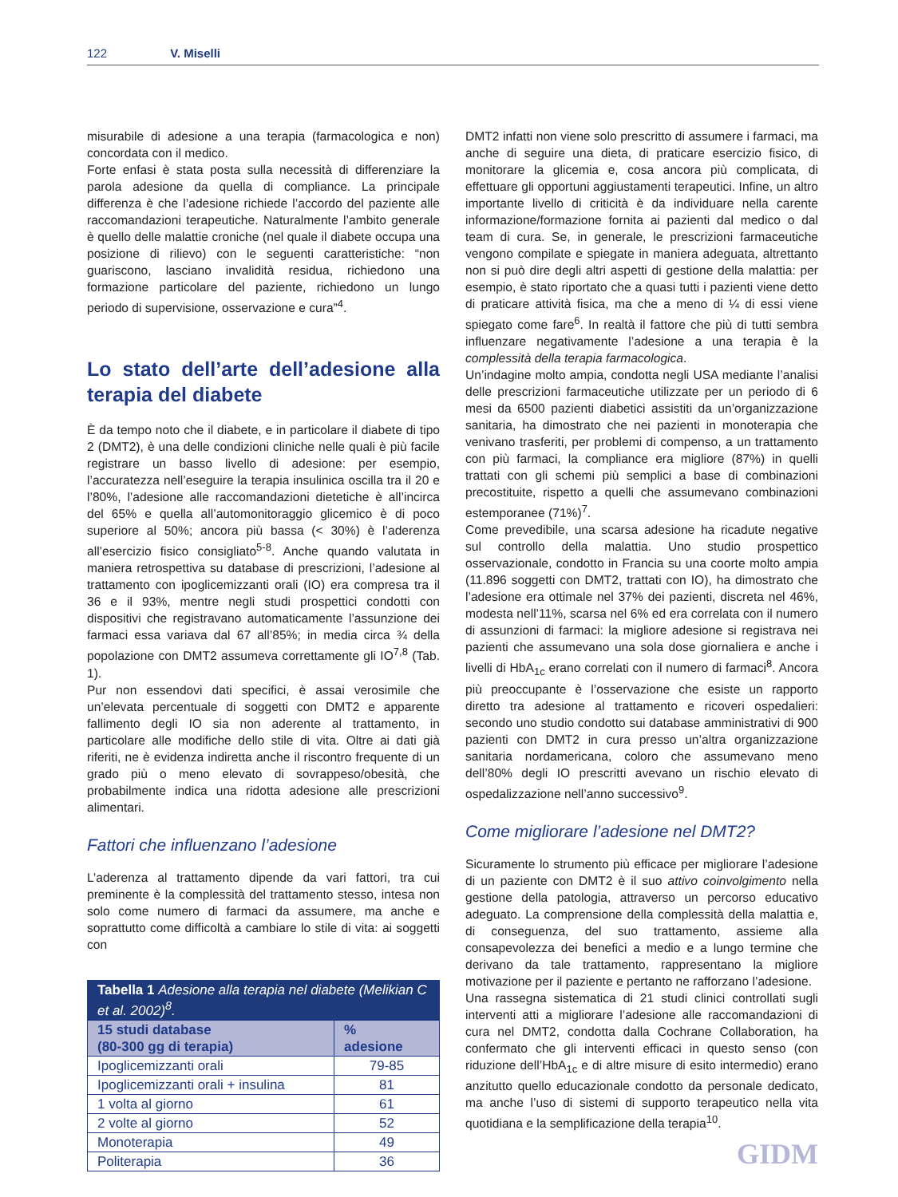122 V. Miselli
misurabile di adesione a una terapia (farmacologica e non) concordata con il medico.
Forte enfasi è stata posta sulla necessità di differenziare la parola adesione da quella di compliance. La principale differenza è che l’adesione richiede l’accordo del paziente alle raccomandazioni terapeutiche. Naturalmente l’ambito generale è quello delle malattie croniche (nel quale il diabete occupa una posizione di rilievo) con le seguenti caratteristiche: “non guariscono, lasciano invalidità residua, richiedono una formazione particolare del paziente, richiedono un lungo periodo di supervisione, osservazione e cura”<sup>4</sup>.
Lo stato dell’arte dell’adesione alla terapia del diabete
È da tempo noto che il diabete, e in particolare il diabete di tipo 2 (DMT2), è una delle condizioni cliniche nelle quali è più facile registrare un basso livello di adesione: per esempio, l’accuratezza nell’eseguire la terapia insulinica oscilla tra il 20 e l’80%, l’adesione alle raccomandazioni dietetiche è all’incirca del 65% e quella all’automonitoraggio glicemico è di poco superiore al 50%; ancora più bassa (< 30%) è l’aderenza all’esercizio fisico consigliato<sup>5-8</sup>. Anche quando valutata in maniera retrospettiva su database di prescrizioni, l’adesione al trattamento con ipoglicemizzanti orali (IO) era compresa tra il 36 e il 93%, mentre negli studi prospettici condotti con dispositivi che registravano automaticamente l’assunzione dei farmaci essa variava dal 67 all’85%; in media circa ¾ della popolazione con DMT2 assumeva correttamente gli IO<sup>7,8</sup> (Tab. 1).
Pur non essendovi dati specifici, è assai verosimile che un’elevata percentuale di soggetti con DMT2 e apparente fallimento degli IO sia non aderente al trattamento, in particolare alle modifiche dello stile di vita. Oltre ai dati già riferiti, ne è evidenza indiretta anche il riscontro frequente di un grado più o meno elevato di sovrappeso/obesità, che probabilmente indica una ridotta adesione alle prescrizioni alimentari.
Fattori che influenzano l’adesione
L’aderenza al trattamento dipende da vari fattori, tra cui preminente è la complessità del trattamento stesso, intesa non solo come numero di farmaci da assumere, ma anche e soprattutto come difficoltà a cambiare lo stile di vita: ai soggetti con
| Tabella 1 Adesione alla terapia nel diabete (Melikian C et al. 2002)<sup>8</sup>. | |
| --- | --- |
| 15 studi database (80-300 gg di terapia) | % adesione |
| Ipoglicemizzanti orali | 79-85 |
| Ipoglicemizzanti orali + insulina | 81 |
| 1 volta al giorno | 61 |
| 2 volte al giorno | 52 |
| Monoterapia | 49 |
| Politerapia | 36 |
DMT2 infatti non viene solo prescritto di assumere i farmaci, ma anche di seguire una dieta, di praticare esercizio fisico, di monitorare la glicemia e, cosa ancora più complicata, di effettuare gli opportuni aggiustamenti terapeutici. Infine, un altro importante livello di criticità è da individuare nella carente informazione/formazione fornita ai pazienti dal medico o dal team di cura. Se, in generale, le prescrizioni farmaceutiche vengono compilate e spiegate in maniera adeguata, altrettanto non si può dire degli altri aspetti di gestione della malattia: per esempio, è stato riportato che a quasi tutti i pazienti viene detto di praticare attività fisica, ma che a meno di ¼ di essi viene spiegato come fare<sup>6</sup>. In realtà il fattore che più di tutti sembra influenzare negativamente l’adesione a una terapia è la complessità della terapia farmacologica.
Un’indagine molto ampia, condotta negli USA mediante l’analisi delle prescrizioni farmaceutiche utilizzate per un periodo di 6 mesi da 6500 pazienti diabetici assistiti da un’organizzazione sanitaria, ha dimostrato che nei pazienti in monoterapia che venivano trasferiti, per problemi di compenso, a un trattamento con più farmaci, la compliance era migliore (87%) in quelli trattati con gli schemi più semplici a base di combinazioni precostituite, rispetto a quelli che assumevano combinazioni estemporanee (71%)<sup>7</sup>.
Come prevedibile, una scarsa adesione ha ricadute negative sul controllo della malattia. Uno studio prospettico osservazionale, condotto in Francia su una coorte molto ampia (11.896 soggetti con DMT2, trattati con IO), ha dimostrato che l’adesione era ottimale nel 37% dei pazienti, discreta nel 46%, modesta nell’11%, scarsa nel 6% ed era correlata con il numero di assunzioni di farmaci: la migliore adesione si registrava nei pazienti che assumevano una sola dose giornaliera e anche i livelli di HbA<sub>1c</sub> erano correlati con il numero di farmaci<sup>8</sup>. Ancora più preoccupante è l’osservazione che esiste un rapporto diretto tra adesione al trattamento e ricoveri ospedalieri: secondo uno studio condotto sui database amministrativi di 900 pazienti con DMT2 in cura presso un’altra organizzazione sanitaria nordamericana, coloro che assumevano meno dell’80% degli IO prescritti avevano un rischio elevato di ospedalizzazione nell’anno successivo<sup>9</sup>.
Come migliorare l’adesione nel DMT2?
Sicuramente lo strumento più efficace per migliorare l’adesione di un paziente con DMT2 è il suo attivo coinvolgimento nella gestione della patologia, attraverso un percorso educativo adeguato. La comprensione della complessità della malattia e, di conseguenza, del suo trattamento, assieme alla consapevolezza dei benefici a medio e a lungo termine che derivano da tale trattamento, rappresentano la migliore motivazione per il paziente e pertanto ne rafforzano l’adesione.
Una rassegna sistematica di 21 studi clinici controllati sugli interventi atti a migliorare l’adesione alle raccomandazioni di cura nel DMT2, condotta dalla Cochrane Collaboration, ha confermato che gli interventi efficaci in questo senso (con riduzione dell’HbA<sub>1c</sub> e di altre misure di esito intermedio) erano anzitutto quello educazionale condotto da personale dedicato, ma anche l’uso di sistemi di supporto terapeutico nella vita quotidiana e la semplificazione della terapia<sup>10</sup>.
GIDM